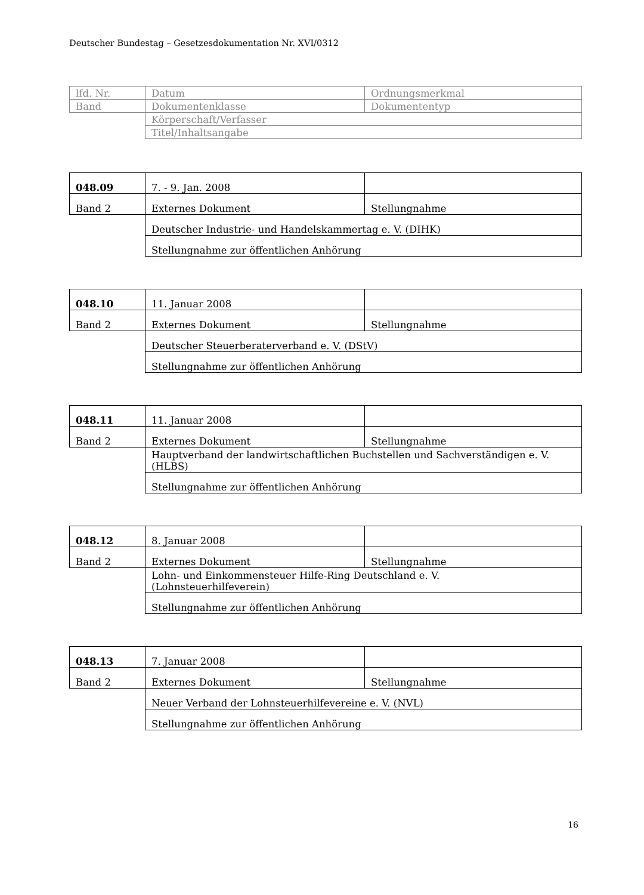Deutscher Bundestag – Gesetzesdokumentation Nr. XVI/0312
| lfd. Nr. | Datum | Ordnungsmerkmal |
| Band | Dokumentenklasse | Dokumententyp |
| | Körperschaft/Verfasser | |
| | Titel/Inhaltsangabe | |
| 048.09 | 7. - 9. Jan. 2008 | |
| Band 2 | Externes Dokument | Stellungnahme |
| | Deutscher Industrie- und Handelskammertag e. V. (DIHK) | |
| | Stellungnahme zur öffentlichen Anhörung | |
| 048.10 | 11. Januar 2008 | |
| Band 2 | Externes Dokument | Stellungnahme |
| | Deutscher Steuerberaterverband e. V. (DStV) | |
| | Stellungnahme zur öffentlichen Anhörung | |
| 048.11 | 11. Januar 2008 | |
| Band 2 | Externes Dokument | Stellungnahme |
| | Hauptverband der landwirtschaftlichen Buchstellen und Sachverständigen e. V. (HLBS) | |
| | Stellungnahme zur öffentlichen Anhörung | |
| 048.12 | 8. Januar 2008 | |
| Band 2 | Externes Dokument | Stellungnahme |
| | Lohn- und Einkommensteuer Hilfe-Ring Deutschland e. V. (Lohnsteuerhilfeverein) | |
| | Stellungnahme zur öffentlichen Anhörung | |
| 048.13 | 7. Januar 2008 | |
| Band 2 | Externes Dokument | Stellungnahme |
| | Neuer Verband der Lohnsteuerhilfevereine e. V. (NVL) | |
| | Stellungnahme zur öffentlichen Anhörung | |
16